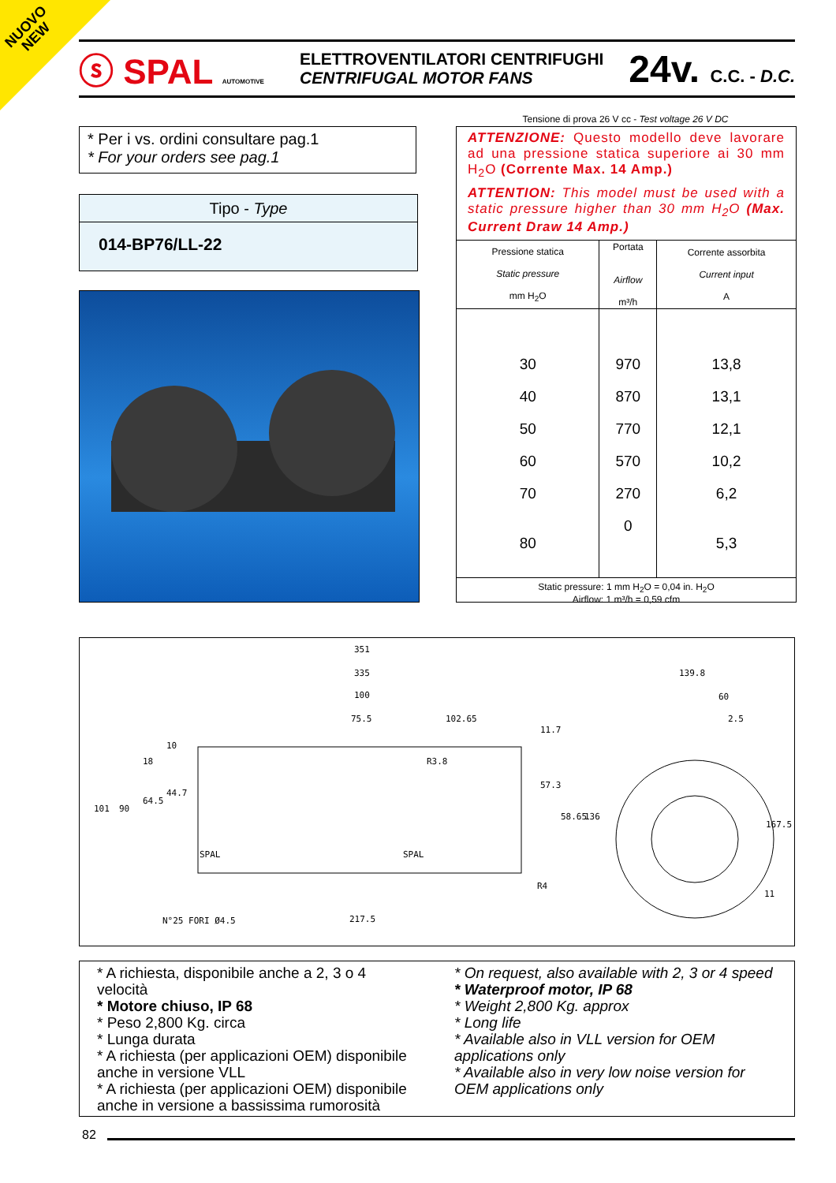NUOVO
NEW
ⓢ SPAL AUTOMOTIVE
ELETTROVENTILATORI CENTRIFUGHI
CENTRIFUGAL MOTOR FANS
24v. C.C. - D.C.
* Per i vs. ordini consultare pag.1
* For your orders see pag.1
Tipo - Type
014-BP76/LL-22
Tensione di prova 26 V cc - Test voltage 26 V DC
ATTENZIONE: Questo modello deve lavorare ad una pressione statica superiore ai 30 mm H<sub>2</sub>O (Corrente Max. 14 Amp.)
ATTENTION: This model must be used with a static pressure higher than 30 mm H<sub>2</sub>O (Max. Current Draw 14 Amp.)
| Pressione statica Static pressure mm H<sub>2</sub>O | Portata Airflow m³/h | Corrente assorbita Current input A |
| --- | --- | --- |
| 30 | 970 | 13,8 |
| 40 | 870 | 13,1 |
| 50 | 770 | 12,1 |
| 60 | 570 | 10,2 |
| 70 | 270 | 6,2 |
| 80 | 0 | 5,3 |
| Static pressure: 1 mm H<sub>2</sub>O = 0,04 in. H<sub>2</sub>O Airflow: 1 m³/h = 0,59 cfm | | |
351
335
100
75.5 102.65
139.8
60
2.5
101 90
64.5
44.7
18
10
11.7
57.3
58.65 136
167.5
11
R3.8
R4
SPAL SPAL
N°25 FORI Ø4.5 217.5
* A richiesta, disponibile anche a 2, 3 o 4 velocità
* Motore chiuso, IP 68
* Peso 2,800 Kg. circa
* Lunga durata
* A richiesta (per applicazioni OEM) disponibile anche in versione VLL
* A richiesta (per applicazioni OEM) disponibile anche in versione a bassissima rumorosità
* On request, also available with 2, 3 or 4 speed
* Waterproof motor, IP 68
* Weight 2,800 Kg. approx
* Long life
* Available also in VLL version for OEM applications only
* Available also in very low noise version for OEM applications only
82